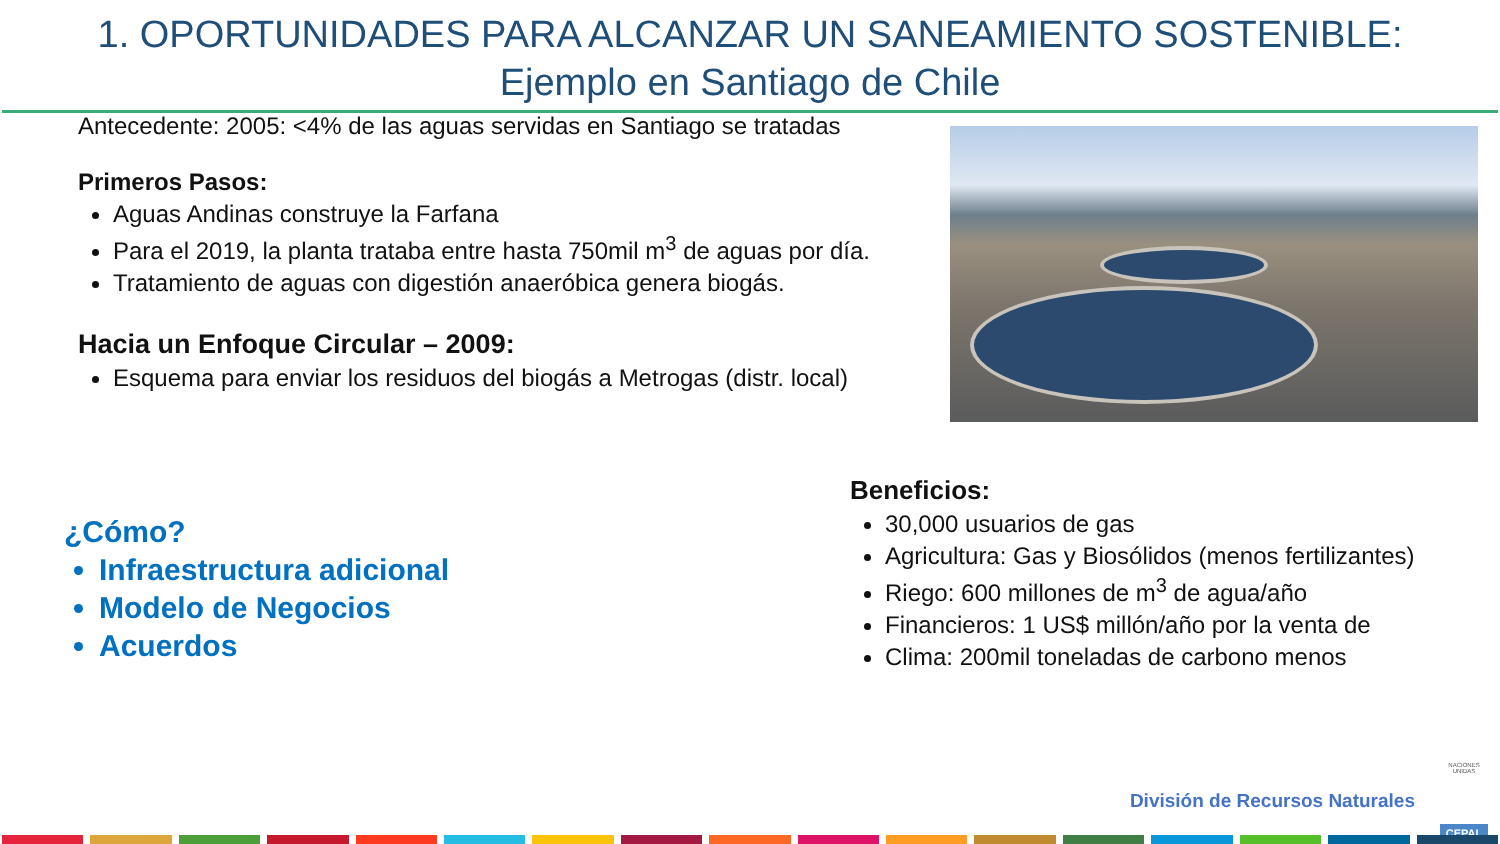1. OPORTUNIDADES PARA ALCANZAR UN SANEAMIENTO SOSTENIBLE:
Ejemplo en Santiago de Chile
Antecedente: 2005: <4% de las aguas servidas en Santiago se tratadas
Primeros Pasos:
Aguas Andinas construye la Farfana
Para el 2019, la planta trataba entre hasta 750mil m<sup>3</sup> de aguas por día.
Tratamiento de aguas con digestión anaeróbica genera biogás.
Hacia un Enfoque Circular – 2009:
Esquema para enviar los residuos del biogás a Metrogas (distr. local)
¿Cómo?
Infraestructura adicional
Modelo de Negocios
Acuerdos
Beneficios:
30,000 usuarios de gas
Agricultura: Gas y Biosólidos (menos fertilizantes)
Riego: 600 millones de m<sup>3</sup> de agua/año
Financieros: 1 US$ millón/año por la venta de
Clima: 200mil toneladas de carbono menos
División de Recursos Naturales
NACIONES UNIDAS
CEPAL